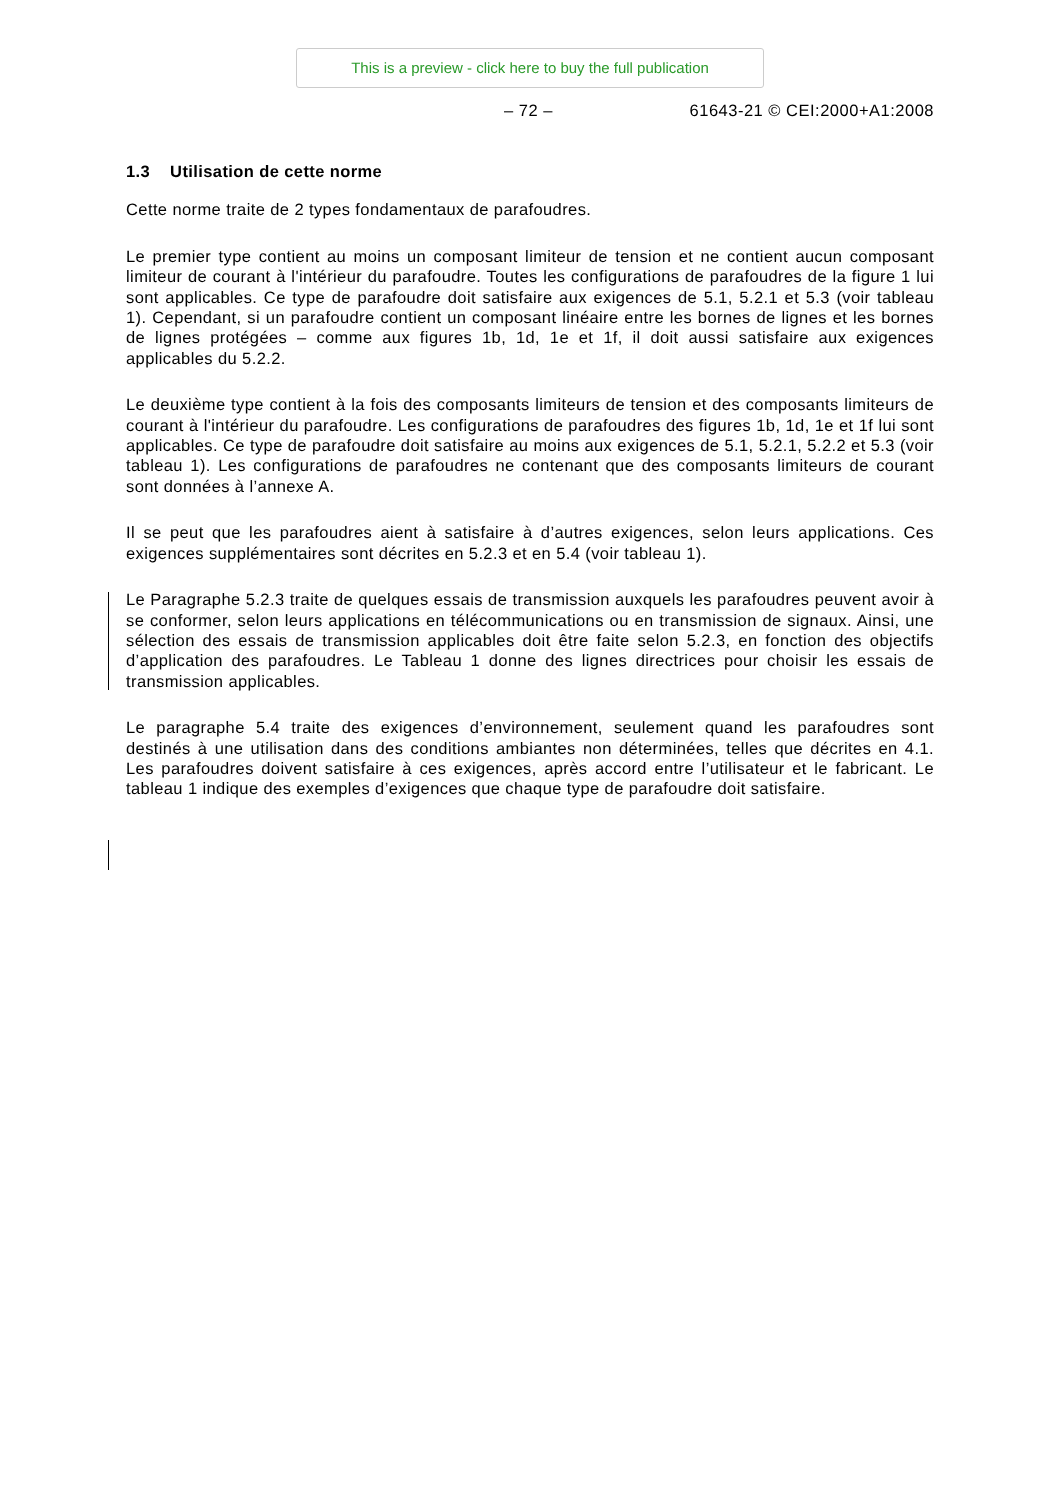This is a preview - click here to buy the full publication
– 72 – 61643-21 © CEI:2000+A1:2008
1.3 Utilisation de cette norme
Cette norme traite de 2 types fondamentaux de parafoudres.
Le premier type contient au moins un composant limiteur de tension et ne contient aucun composant limiteur de courant à l'intérieur du parafoudre. Toutes les configurations de parafoudres de la figure 1 lui sont applicables. Ce type de parafoudre doit satisfaire aux exigences de 5.1, 5.2.1 et 5.3 (voir tableau 1). Cependant, si un parafoudre contient un composant linéaire entre les bornes de lignes et les bornes de lignes protégées – comme aux figures 1b, 1d, 1e et 1f, il doit aussi satisfaire aux exigences applicables du 5.2.2.
Le deuxième type contient à la fois des composants limiteurs de tension et des composants limiteurs de courant à l'intérieur du parafoudre. Les configurations de parafoudres des figures 1b, 1d, 1e et 1f lui sont applicables. Ce type de parafoudre doit satisfaire au moins aux exigences de 5.1, 5.2.1, 5.2.2 et 5.3 (voir tableau 1). Les configurations de parafoudres ne contenant que des composants limiteurs de courant sont données à l’annexe A.
Il se peut que les parafoudres aient à satisfaire à d’autres exigences, selon leurs applications. Ces exigences supplémentaires sont décrites en 5.2.3 et en 5.4 (voir tableau 1).
Le Paragraphe 5.2.3 traite de quelques essais de transmission auxquels les parafoudres peuvent avoir à se conformer, selon leurs applications en télécommunications ou en transmission de signaux. Ainsi, une sélection des essais de transmission applicables doit être faite selon 5.2.3, en fonction des objectifs d’application des parafoudres. Le Tableau 1 donne des lignes directrices pour choisir les essais de transmission applicables.
Le paragraphe 5.4 traite des exigences d’environnement, seulement quand les parafoudres sont destinés à une utilisation dans des conditions ambiantes non déterminées, telles que décrites en 4.1. Les parafoudres doivent satisfaire à ces exigences, après accord entre l’utilisateur et le fabricant. Le tableau 1 indique des exemples d’exigences que chaque type de parafoudre doit satisfaire.